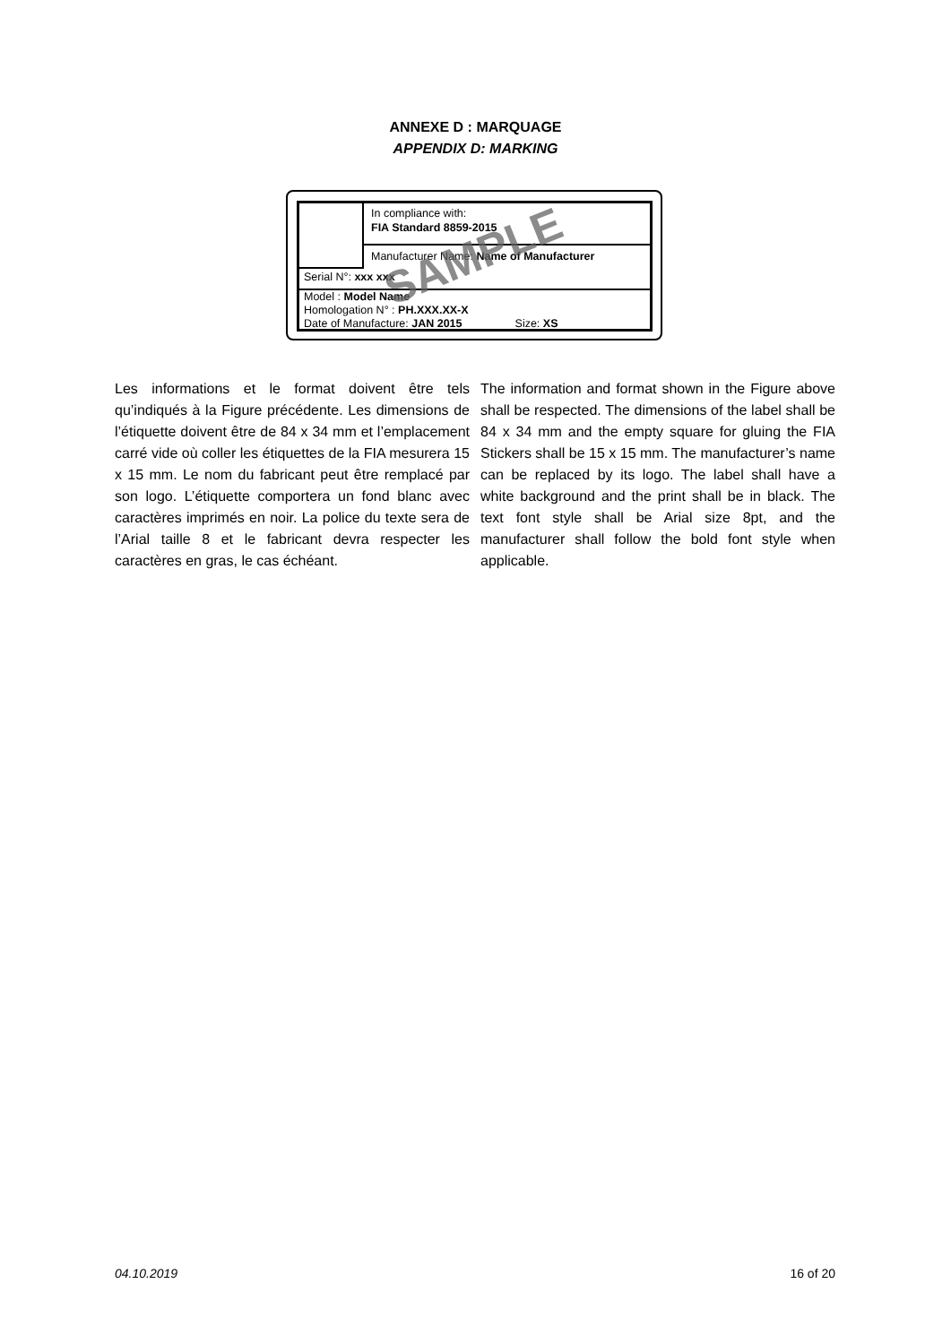ANNEXE D : MARQUAGE
APPENDIX D: MARKING
In compliance with:
FIA Standard 8859-2015
Manufacturer Name: Name of Manufacturer
Serial N°: xxx xxx
Model : Model Name
Homologation N° : PH.XXX.XX-X
Date of Manufacture: JAN 2015 Size: XS
SAMPLE
Les informations et le format doivent être tels qu’indiqués à la Figure précédente. Les dimensions de l’étiquette doivent être de 84 x 34 mm et l’emplacement carré vide où coller les étiquettes de la FIA mesurera 15 x 15 mm. Le nom du fabricant peut être remplacé par son logo. L’étiquette comportera un fond blanc avec caractères imprimés en noir. La police du texte sera de l’Arial taille 8 et le fabricant devra respecter les caractères en gras, le cas échéant.
The information and format shown in the Figure above shall be respected. The dimensions of the label shall be 84 x 34 mm and the empty square for gluing the FIA Stickers shall be 15 x 15 mm. The manufacturer’s name can be replaced by its logo. The label shall have a white background and the print shall be in black. The text font style shall be Arial size 8pt, and the manufacturer shall follow the bold font style when applicable.
04.10.2019 16 of 20